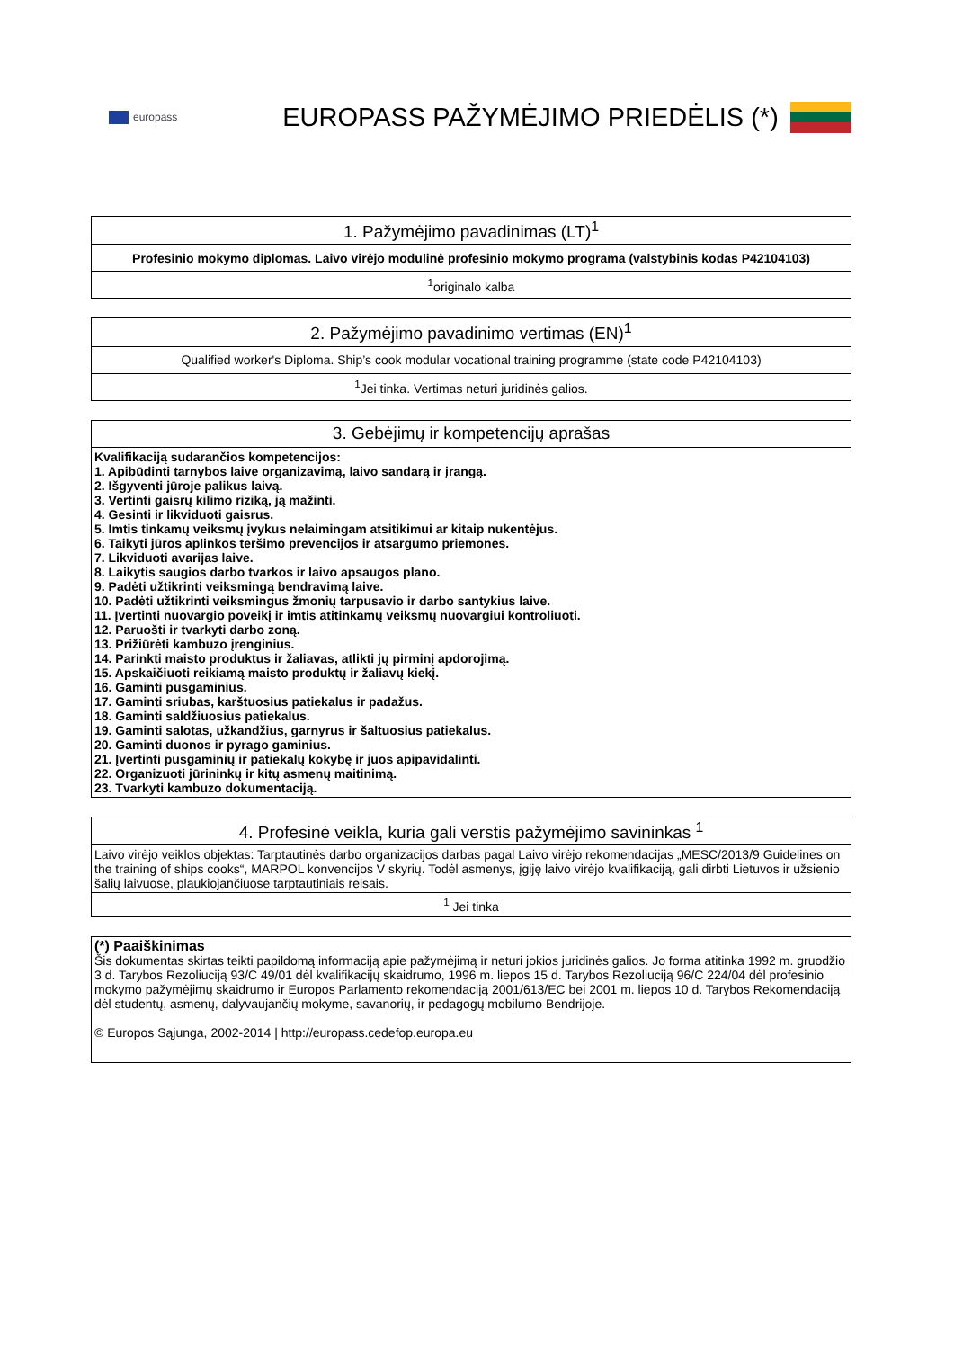europass
EUROPASS PAŽYMĖJIMO PRIEDĖLIS (*)
| 1. Pažymėjimo pavadinimas (LT)<sup>1</sup> |
| --- |
| Profesinio mokymo diplomas. Laivo virėjo modulinė profesinio mokymo programa (valstybinis kodas P42104103) |
| <sup>1</sup> originalo kalba |
| 2. Pažymėjimo pavadinimo vertimas (EN)<sup>1</sup> |
| --- |
| Qualified worker's Diploma. Ship’s cook modular vocational training programme (state code P42104103) |
| <sup>1</sup> Jei tinka. Vertimas neturi juridinės galios. |
| 3. Gebėjimų ir kompetencijų aprašas |
| --- |
| Kvalifikaciją sudarančios kompetencijos: 1. Apibūdinti tarnybos laive organizavimą, laivo sandarą ir įrangą. 2. Išgyventi jūroje palikus laivą. 3. Vertinti gaisrų kilimo riziką, ją mažinti. 4. Gesinti ir likviduoti gaisrus. 5. Imtis tinkamų veiksmų įvykus nelaimingam atsitikimui ar kitaip nukentėjus. 6. Taikyti jūros aplinkos teršimo prevencijos ir atsargumo priemones. 7. Likviduoti avarijas laive. 8. Laikytis saugios darbo tvarkos ir laivo apsaugos plano. 9. Padėti užtikrinti veiksmingą bendravimą laive. 10. Padėti užtikrinti veiksmingus žmonių tarpusavio ir darbo santykius laive. 11. Įvertinti nuovargio poveikį ir imtis atitinkamų veiksmų nuovargiui kontroliuoti. 12. Paruošti ir tvarkyti darbo zoną. 13. Prižiūrėti kambuzo įrenginius. 14. Parinkti maisto produktus ir žaliavas, atlikti jų pirminį apdorojimą. 15. Apskaičiuoti reikiamą maisto produktų ir žaliavų kiekį. 16. Gaminti pusgaminius. 17. Gaminti sriubas, karštuosius patiekalus ir padažus. 18. Gaminti saldžiuosius patiekalus. 19. Gaminti salotas, užkandžius, garnyrus ir šaltuosius patiekalus. 20. Gaminti duonos ir pyrago gaminius. 21. Įvertinti pusgaminių ir patiekalų kokybę ir juos apipavidalinti. 22. Organizuoti jūrininkų ir kitų asmenų maitinimą. 23. Tvarkyti kambuzo dokumentaciją. |
| 4. Profesinė veikla, kuria gali verstis pažymėjimo savininkas <sup>1</sup> |
| --- |
| Laivo virėjo veiklos objektas: Tarptautinės darbo organizacijos darbas pagal Laivo virėjo rekomendacijas „MESC/2013/9 Guidelines on the training of ships cooks“, MARPOL konvencijos V skyrių. Todėl asmenys, įgiję laivo virėjo kvalifikaciją, gali dirbti Lietuvos ir užsienio šalių laivuose, plaukiojančiuose tarptautiniais reisais. |
| <sup>1</sup> Jei tinka |
| (*) Paaiškinimas Šis dokumentas skirtas teikti papildomą informaciją apie pažymėjimą ir neturi jokios juridinės galios. Jo forma atitinka 1992 m. gruodžio 3 d. Tarybos Rezoliuciją 93/C 49/01 dėl kvalifikacijų skaidrumo, 1996 m. liepos 15 d. Tarybos Rezoliuciją 96/C 224/04 dėl profesinio mokymo pažymėjimų skaidrumo ir Europos Parlamento rekomendaciją 2001/613/EC bei 2001 m. liepos 10 d. Tarybos Rekomendaciją dėl studentų, asmenų, dalyvaujančių mokyme, savanorių, ir pedagogų mobilumo Bendrijoje. © Europos Sąjunga, 2002-2014 / http://europass.cedefop.europa.eu |